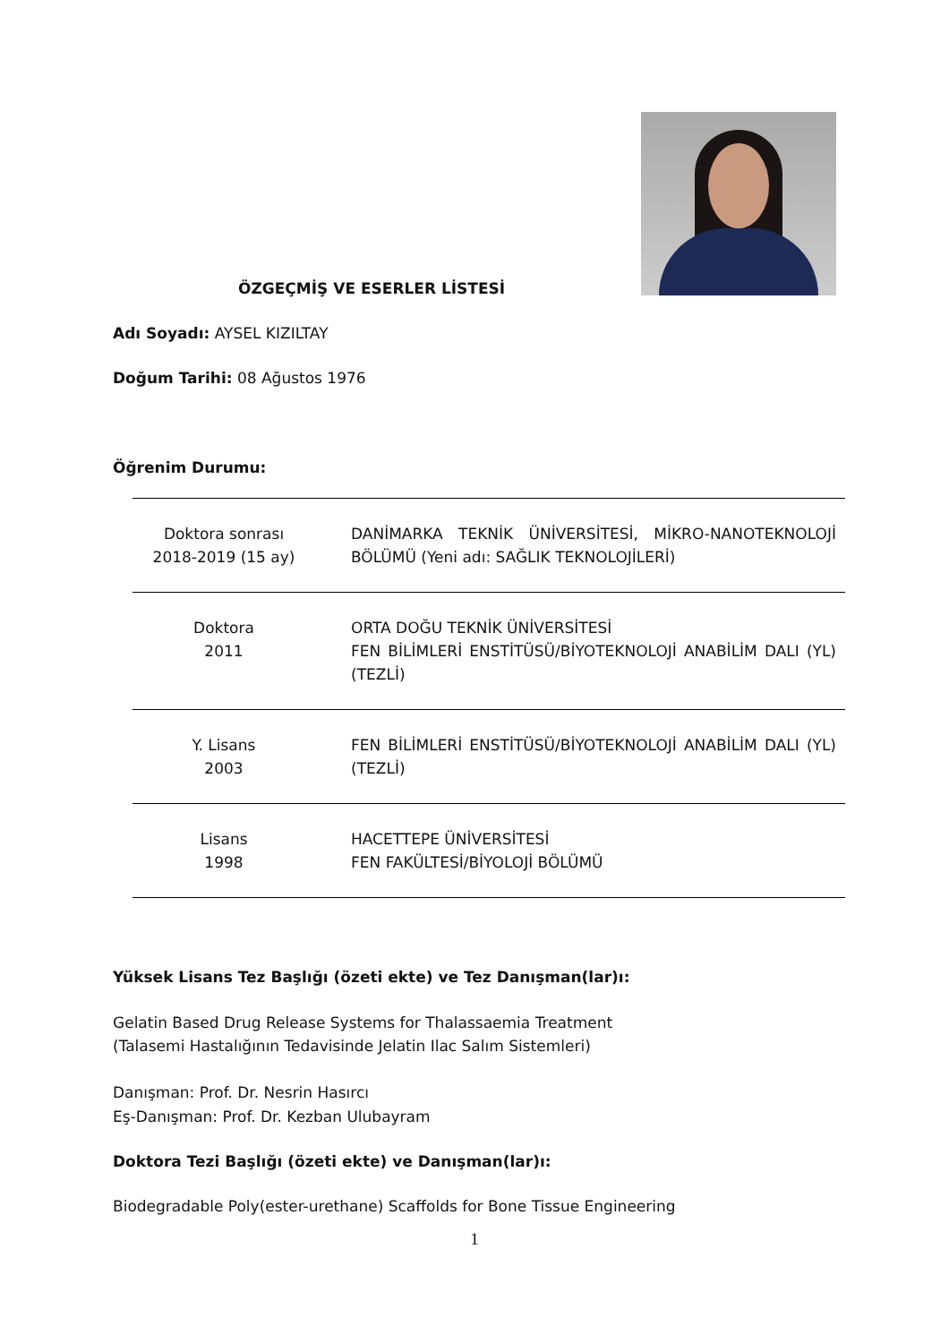ÖZGEÇMİŞ VE ESERLER LİSTESİ
Adı Soyadı: AYSEL KIZILTAY
Doğum Tarihi: 08 Ağustos 1976
Öğrenim Durumu:
| Doktora sonrası 2018-2019 (15 ay) | DANİMARKA TEKNİK ÜNİVERSİTESİ, MİKRO-NANOTEKNOLOJİ BÖLÜMÜ (Yeni adı: SAĞLIK TEKNOLOJİLERİ) |
| Doktora 2011 | ORTA DOĞU TEKNİK ÜNİVERSİTESİ FEN BİLİMLERİ ENSTİTÜSÜ/BİYOTEKNOLOJİ ANABİLİM DALI (YL) (TEZLİ) |
| Y. Lisans 2003 | FEN BİLİMLERİ ENSTİTÜSÜ/BİYOTEKNOLOJİ ANABİLİM DALI (YL) (TEZLİ) |
| Lisans 1998 | HACETTEPE ÜNİVERSİTESİ FEN FAKÜLTESİ/BİYOLOJİ BÖLÜMÜ |
Yüksek Lisans Tez Başlığı (özeti ekte) ve Tez Danışman(lar)ı:
Gelatin Based Drug Release Systems for Thalassaemia Treatment
(Talasemi Hastalığının Tedavisinde Jelatin Ilac Salım Sistemleri)
Danışman: Prof. Dr. Nesrin Hasırcı
Eş-Danışman: Prof. Dr. Kezban Ulubayram
Doktora Tezi Başlığı (özeti ekte) ve Danışman(lar)ı:
Biodegradable Poly(ester-urethane) Scaffolds for Bone Tissue Engineering
1